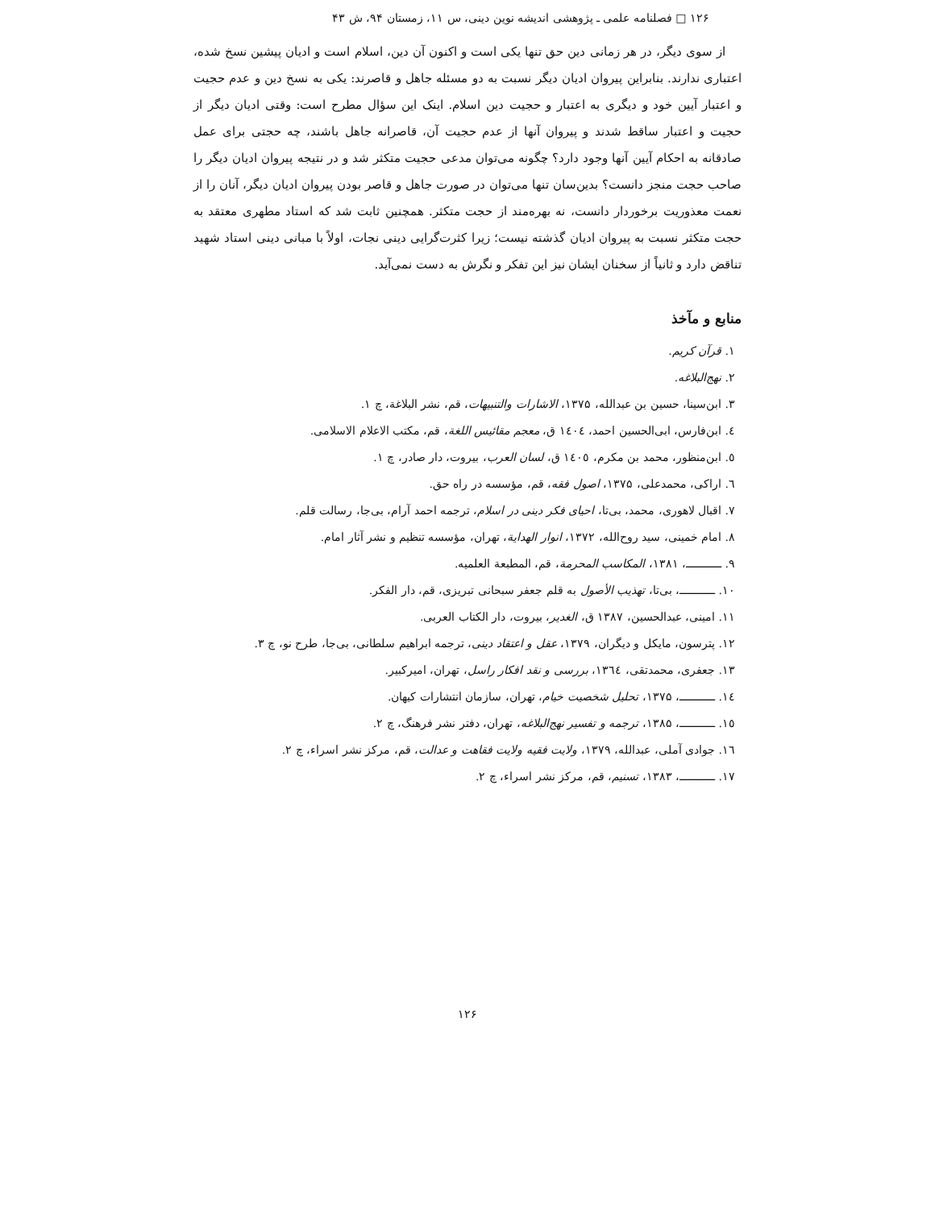۱۲۶ □ فصلنامه علمی ـ پژوهشی اندیشه نوین دینی، س ۱۱، زمستان ۹۴، ش ۴۳
از سوی دیگر، در هر زمانی دین حق تنها یکی است و اکنون آن دین، اسلام است و ادیان پیشین نسخ شده، اعتباری ندارند. بنابراین پیروان ادیان دیگر نسبت به دو مسئله جاهل و قاصرند: یکی به نسخ دین و عدم حجیت و اعتبار آیین خود و دیگری به اعتبار و حجیت دین اسلام. اینک این سؤال مطرح است: وقتی ادیان دیگر از حجیت و اعتبار ساقط شدند و پیروان آنها از عدم حجیت آن، قاصرانه جاهل باشند، چه حجتی برای عمل صادقانه به احکام آیین آنها وجود دارد؟ چگونه می‌توان مدعی حجیت متکثر شد و در نتیجه پیروان ادیان دیگر را صاحب حجت منجز دانست؟ بدین‌سان تنها می‌توان در صورت جاهل و قاصر بودن پیروان ادیان دیگر، آنان را از نعمت معذوریت برخوردار دانست، نه بهره‌مند از حجت متکثر. همچنین ثابت شد که استاد مطهری معتقد به حجت متکثر نسبت به پیروان ادیان گذشته نیست؛ زیرا کثرت‌گرایی دینی نجات، اولاً با مبانی دینی استاد شهید تناقض دارد و ثانیاً از سخنان ایشان نیز این تفکر و نگرش به دست نمی‌آید.
منابع و مآخذ
۱. قرآن کریم.
۲. نهج‌البلاغه.
۳. ابن‌سینا، حسین بن عبدالله، ۱۳۷۵، الاشارات والتنبیهات، قم، نشر البلاغة، چ ۱.
٤. ابن‌فارس، ابی‌الحسین احمد، ١٤٠٤ ق، معجم مقائیس اللغة، قم، مکتب الاعلام الاسلامی.
٥. ابن‌منظور، محمد بن مکرم، ١٤٠٥ ق، لسان العرب، بیروت، دار صادر، چ ١.
٦. اراکی، محمدعلی، ۱۳۷۵، اصول فقه، قم، مؤسسه در راه حق.
٧. اقبال لاهوری، محمد، بی‌تا، احیای فکر دینی در اسلام، ترجمه احمد آرام، بی‌جا، رسالت قلم.
٨. امام خمینی، سید روح‌الله، ۱۳۷۲، انوار الهدایة، تهران، مؤسسه تنظیم و نشر آثار امام.
٩. ـــــــــــ، ۱۳۸۱، المکاسب المحرمة، قم، المطبعة العلمیه.
١٠. ـــــــــــ، بی‌تا، تهذیب الأصول به قلم جعفر سبحانی تبریزی، قم، دار الفکر.
١١. امینی، عبدالحسین، ۱۳۸۷ ق، الغدیر، بیروت، دار الکتاب العربی.
١٢. پترسون، مایکل و دیگران، ۱۳۷۹، عقل و اعتقاد دینی، ترجمه ابراهیم سلطانی، بی‌جا، طرح نو، چ ٣.
١٣. جعفری، محمدتقی، ١٣٦٤، بررسی و نقد افکار راسل، تهران، امیرکبیر.
١٤. ـــــــــــ، ۱۳۷۵، تحلیل شخصیت خیام، تهران، سازمان انتشارات کیهان.
١٥. ـــــــــــ، ۱۳۸۵، ترجمه و تفسیر نهج‌البلاغه، تهران، دفتر نشر فرهنگ، چ ٢.
١٦. جوادی آملی، عبدالله، ۱۳۷۹، ولایت فقیه ولایت فقاهت و عدالت، قم، مرکز نشر اسراء، چ ٢.
١٧. ـــــــــــ، ۱۳۸۳، تسنیم، قم، مرکز نشر اسراء، چ ٢.
۱۲۶